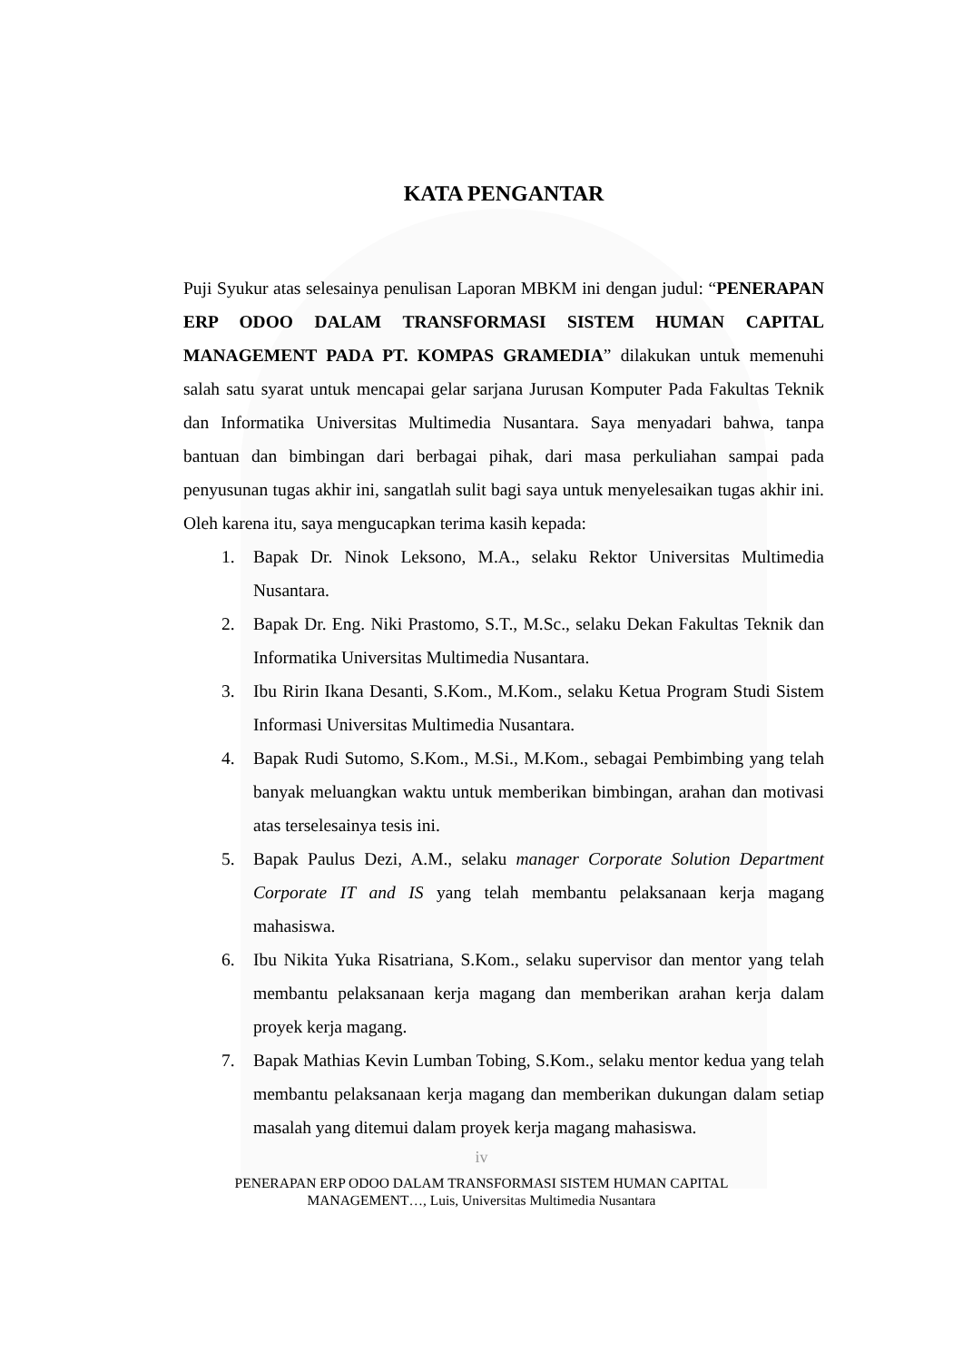KATA PENGANTAR
Puji Syukur atas selesainya penulisan Laporan MBKM ini dengan judul: “PENERAPAN ERP ODOO DALAM TRANSFORMASI SISTEM HUMAN CAPITAL MANAGEMENT PADA PT. KOMPAS GRAMEDIA” dilakukan untuk memenuhi salah satu syarat untuk mencapai gelar sarjana Jurusan Komputer Pada Fakultas Teknik dan Informatika Universitas Multimedia Nusantara. Saya menyadari bahwa, tanpa bantuan dan bimbingan dari berbagai pihak, dari masa perkuliahan sampai pada penyusunan tugas akhir ini, sangatlah sulit bagi saya untuk menyelesaikan tugas akhir ini. Oleh karena itu, saya mengucapkan terima kasih kepada:
1. Bapak Dr. Ninok Leksono, M.A., selaku Rektor Universitas Multimedia Nusantara.
2. Bapak Dr. Eng. Niki Prastomo, S.T., M.Sc., selaku Dekan Fakultas Teknik dan Informatika Universitas Multimedia Nusantara.
3. Ibu Ririn Ikana Desanti, S.Kom., M.Kom., selaku Ketua Program Studi Sistem Informasi Universitas Multimedia Nusantara.
4. Bapak Rudi Sutomo, S.Kom., M.Si., M.Kom., sebagai Pembimbing yang telah banyak meluangkan waktu untuk memberikan bimbingan, arahan dan motivasi atas terselesainya tesis ini.
5. Bapak Paulus Dezi, A.M., selaku manager Corporate Solution Department Corporate IT and IS yang telah membantu pelaksanaan kerja magang mahasiswa.
6. Ibu Nikita Yuka Risatriana, S.Kom., selaku supervisor dan mentor yang telah membantu pelaksanaan kerja magang dan memberikan arahan kerja dalam proyek kerja magang.
7. Bapak Mathias Kevin Lumban Tobing, S.Kom., selaku mentor kedua yang telah membantu pelaksanaan kerja magang dan memberikan dukungan dalam setiap masalah yang ditemui dalam proyek kerja magang mahasiswa.
iv
PENERAPAN ERP ODOO DALAM TRANSFORMASI SISTEM HUMAN CAPITAL
MANAGEMENT…, Luis, Universitas Multimedia Nusantara